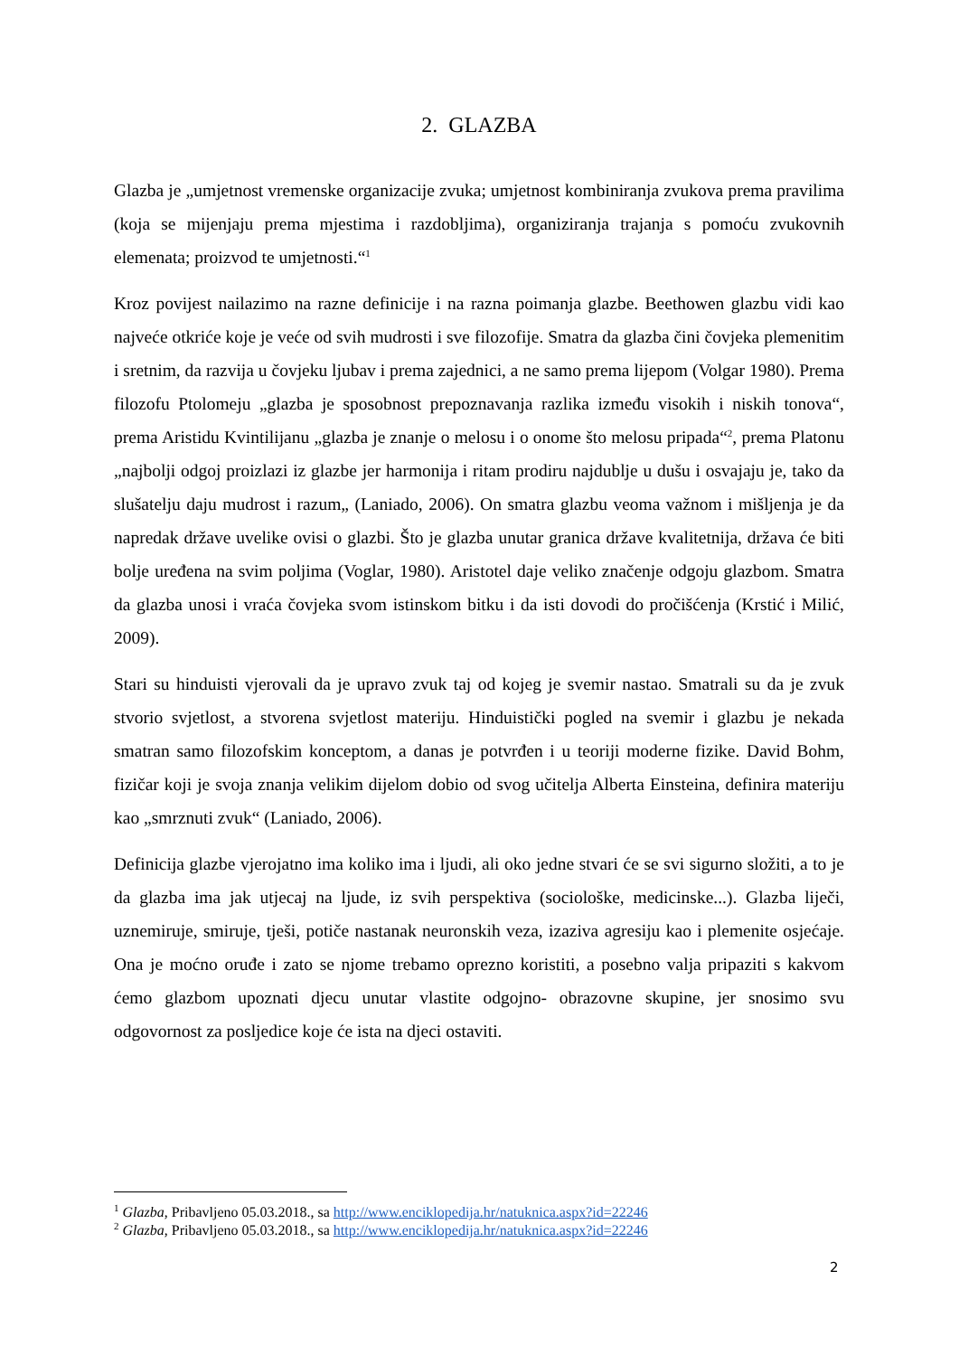2. GLAZBA
Glazba je „umjetnost vremenske organizacije zvuka; umjetnost kombiniranja zvukova prema pravilima (koja se mijenjaju prema mjestima i razdobljima), organiziranja trajanja s pomoću zvukovnih elemenata; proizvod te umjetnosti.“<sup>1</sup>
Kroz povijest nailazimo na razne definicije i na razna poimanja glazbe. Beethowen glazbu vidi kao najveće otkriće koje je veće od svih mudrosti i sve filozofije. Smatra da glazba čini čovjeka plemenitim i sretnim, da razvija u čovjeku ljubav i prema zajednici, a ne samo prema lijepom (Volgar 1980). Prema filozofu Ptolomeju „glazba je sposobnost prepoznavanja razlika između visokih i niskih tonova“, prema Aristidu Kvintilijanu „glazba je znanje o melosu i o onome što melosu pripada“<sup>2</sup>, prema Platonu „najbolji odgoj proizlazi iz glazbe jer harmonija i ritam prodiru najdublje u dušu i osvajaju je, tako da slušatelju daju mudrost i razum„ (Laniado, 2006). On smatra glazbu veoma važnom i mišljenja je da napredak države uvelike ovisi o glazbi. Što je glazba unutar granica države kvalitetnija, država će biti bolje uređena na svim poljima (Voglar, 1980). Aristotel daje veliko značenje odgoju glazbom. Smatra da glazba unosi i vraća čovjeka svom istinskom bitku i da isti dovodi do pročišćenja (Krstić i Milić, 2009).
Stari su hinduisti vjerovali da je upravo zvuk taj od kojeg je svemir nastao. Smatrali su da je zvuk stvorio svjetlost, a stvorena svjetlost materiju. Hinduistički pogled na svemir i glazbu je nekada smatran samo filozofskim konceptom, a danas je potvrđen i u teoriji moderne fizike. David Bohm, fizičar koji je svoja znanja velikim dijelom dobio od svog učitelja Alberta Einsteina, definira materiju kao „smrznuti zvuk“ (Laniado, 2006).
Definicija glazbe vjerojatno ima koliko ima i ljudi, ali oko jedne stvari će se svi sigurno složiti, a to je da glazba ima jak utjecaj na ljude, iz svih perspektiva (sociološke, medicinske...). Glazba liječi, uznemiruje, smiruje, tješi, potiče nastanak neuronskih veza, izaziva agresiju kao i plemenite osjećaje. Ona je moćno oruđe i zato se njome trebamo oprezno koristiti, a posebno valja pripaziti s kakvom ćemo glazbom upoznati djecu unutar vlastite odgojno- obrazovne skupine, jer snosimo svu odgovornost za posljedice koje će ista na djeci ostaviti.
<sup>1</sup> Glazba, Pribavljeno 05.03.2018., sa http://www.enciklopedija.hr/natuknica.aspx?id=22246
<sup>2</sup> Glazba, Pribavljeno 05.03.2018., sa http://www.enciklopedija.hr/natuknica.aspx?id=22246
2